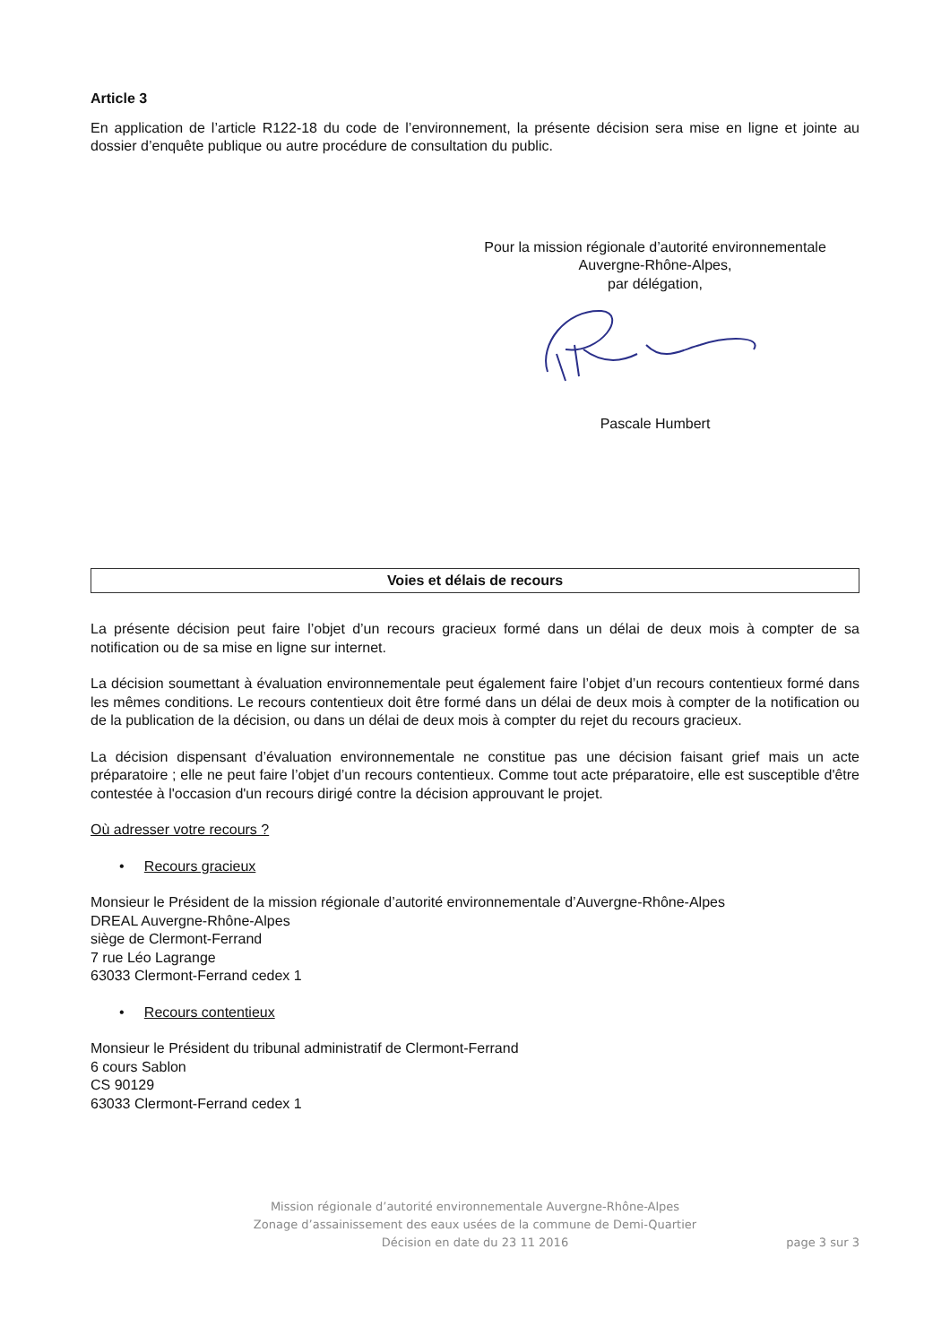Article 3
En application de l’article R122-18 du code de l’environnement, la présente décision sera mise en ligne et jointe au dossier d’enquête publique ou autre procédure de consultation du public.
Pour la mission régionale d’autorité environnementale
Auvergne-Rhône-Alpes,
par délégation, Pascale Humbert
Voies et délais de recours
La présente décision peut faire l’objet d’un recours gracieux formé dans un délai de deux mois à compter de sa notification ou de sa mise en ligne sur internet.
La décision soumettant à évaluation environnementale peut également faire l’objet d’un recours contentieux formé dans les mêmes conditions. Le recours contentieux doit être formé dans un délai de deux mois à compter de la notification ou de la publication de la décision, ou dans un délai de deux mois à compter du rejet du recours gracieux.
La décision dispensant d’évaluation environnementale ne constitue pas une décision faisant grief mais un acte préparatoire ; elle ne peut faire l’objet d’un recours contentieux. Comme tout acte préparatoire, elle est susceptible d'être contestée à l'occasion d'un recours dirigé contre la décision approuvant le projet.
Où adresser votre recours ?
• Recours gracieux
Monsieur le Président de la mission régionale d’autorité environnementale d’Auvergne-Rhône-Alpes
DREAL Auvergne-Rhône-Alpes
siège de Clermont-Ferrand
7 rue Léo Lagrange
63033 Clermont-Ferrand cedex 1
• Recours contentieux
Monsieur le Président du tribunal administratif de Clermont-Ferrand
6 cours Sablon
CS 90129
63033 Clermont-Ferrand cedex 1
Mission régionale d’autorité environnementale Auvergne-Rhône-Alpes
Zonage d’assainissement des eaux usées de la commune de Demi-Quartier
Décision en date du 23 11 2016
page 3 sur 3